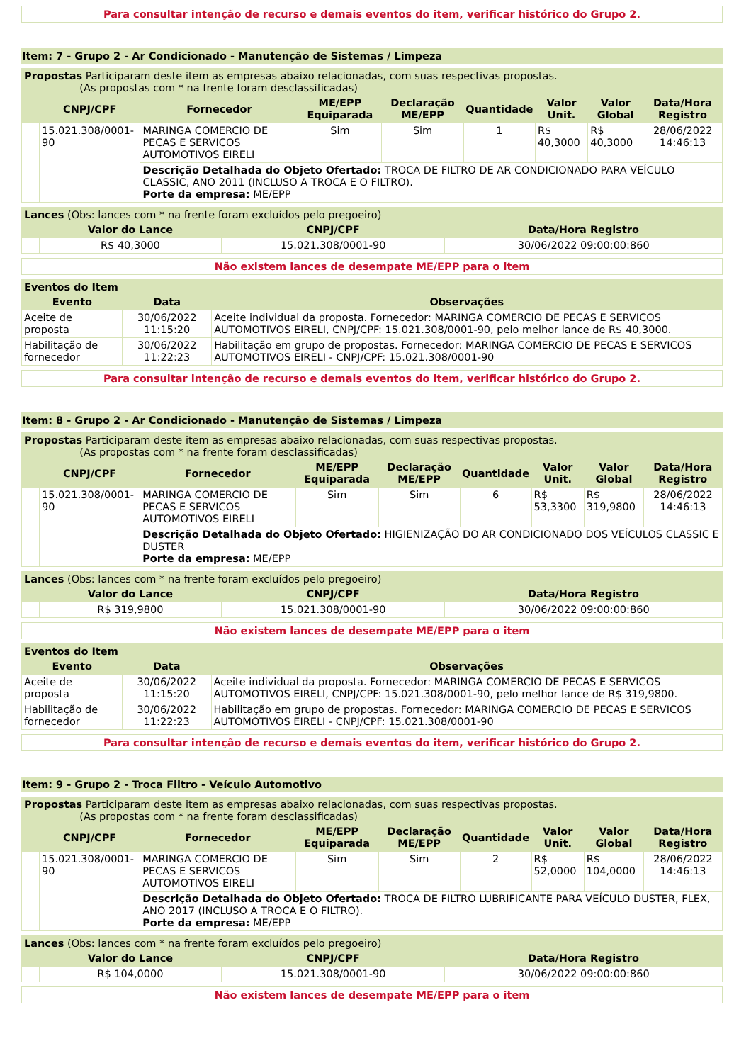Para consultar intenção de recurso e demais eventos do item, verificar histórico do Grupo 2.
Item: 7 - Grupo 2 - Ar Condicionado - Manutenção de Sistemas / Limpeza
| Propostas Participaram deste item as empresas abaixo relacionadas, com suas respectivas propostas. (As propostas com * na frente foram desclassificadas) | | | | | | | | |
| | CNPJ/CPF | Fornecedor | ME/EPP Equiparada | Declaração ME/EPP | Quantidade | Valor Unit. | Valor Global | Data/Hora Registro |
| | 15.021.308/0001-90 | MARINGA COMERCIO DE PECAS E SERVICOS AUTOMOTIVOS EIRELI | Sim | Sim | 1 | R$ 40,3000 | R$ 40,3000 | 28/06/2022 14:46:13 |
| | | Descrição Detalhada do Objeto Ofertado: TROCA DE FILTRO DE AR CONDICIONADO PARA VEÍCULO CLASSIC, ANO 2011 (INCLUSO A TROCA E O FILTRO). Porte da empresa: ME/EPP | | | | | | |
| Lances (Obs: lances com * na frente foram excluídos pelo pregoeiro) | | | |
| | Valor do Lance | CNPJ/CPF | Data/Hora Registro |
| | R$ 40,3000 | 15.021.308/0001-90 | 30/06/2022 09:00:00:860 |
Não existem lances de desempate ME/EPP para o item
| Eventos do Item | | |
| Evento | Data | Observações |
| Aceite de proposta | 30/06/2022 11:15:20 | Aceite individual da proposta. Fornecedor: MARINGA COMERCIO DE PECAS E SERVICOS AUTOMOTIVOS EIRELI, CNPJ/CPF: 15.021.308/0001-90, pelo melhor lance de R$ 40,3000. |
| Habilitação de fornecedor | 30/06/2022 11:22:23 | Habilitação em grupo de propostas. Fornecedor: MARINGA COMERCIO DE PECAS E SERVICOS AUTOMOTIVOS EIRELI - CNPJ/CPF: 15.021.308/0001-90 |
Para consultar intenção de recurso e demais eventos do item, verificar histórico do Grupo 2.
Item: 8 - Grupo 2 - Ar Condicionado - Manutenção de Sistemas / Limpeza
| Propostas Participaram deste item as empresas abaixo relacionadas, com suas respectivas propostas. (As propostas com * na frente foram desclassificadas) | | | | | | | | |
| | CNPJ/CPF | Fornecedor | ME/EPP Equiparada | Declaração ME/EPP | Quantidade | Valor Unit. | Valor Global | Data/Hora Registro |
| | 15.021.308/0001-90 | MARINGA COMERCIO DE PECAS E SERVICOS AUTOMOTIVOS EIRELI | Sim | Sim | 6 | R$ 53,3300 | R$ 319,9800 | 28/06/2022 14:46:13 |
| | | Descrição Detalhada do Objeto Ofertado: HIGIENIZAÇÃO DO AR CONDICIONADO DOS VEÍCULOS CLASSIC E DUSTER Porte da empresa: ME/EPP | | | | | | |
| Lances (Obs: lances com * na frente foram excluídos pelo pregoeiro) | | | |
| | Valor do Lance | CNPJ/CPF | Data/Hora Registro |
| | R$ 319,9800 | 15.021.308/0001-90 | 30/06/2022 09:00:00:860 |
Não existem lances de desempate ME/EPP para o item
| Eventos do Item | | |
| Evento | Data | Observações |
| Aceite de proposta | 30/06/2022 11:15:20 | Aceite individual da proposta. Fornecedor: MARINGA COMERCIO DE PECAS E SERVICOS AUTOMOTIVOS EIRELI, CNPJ/CPF: 15.021.308/0001-90, pelo melhor lance de R$ 319,9800. |
| Habilitação de fornecedor | 30/06/2022 11:22:23 | Habilitação em grupo de propostas. Fornecedor: MARINGA COMERCIO DE PECAS E SERVICOS AUTOMOTIVOS EIRELI - CNPJ/CPF: 15.021.308/0001-90 |
Para consultar intenção de recurso e demais eventos do item, verificar histórico do Grupo 2.
Item: 9 - Grupo 2 - Troca Filtro - Veículo Automotivo
| Propostas Participaram deste item as empresas abaixo relacionadas, com suas respectivas propostas. (As propostas com * na frente foram desclassificadas) | | | | | | | | |
| | CNPJ/CPF | Fornecedor | ME/EPP Equiparada | Declaração ME/EPP | Quantidade | Valor Unit. | Valor Global | Data/Hora Registro |
| | 15.021.308/0001-90 | MARINGA COMERCIO DE PECAS E SERVICOS AUTOMOTIVOS EIRELI | Sim | Sim | 2 | R$ 52,0000 | R$ 104,0000 | 28/06/2022 14:46:13 |
| | | Descrição Detalhada do Objeto Ofertado: TROCA DE FILTRO LUBRIFICANTE PARA VEÍCULO DUSTER, FLEX, ANO 2017 (INCLUSO A TROCA E O FILTRO). Porte da empresa: ME/EPP | | | | | | |
| Lances (Obs: lances com * na frente foram excluídos pelo pregoeiro) | | | |
| | Valor do Lance | CNPJ/CPF | Data/Hora Registro |
| | R$ 104,0000 | 15.021.308/0001-90 | 30/06/2022 09:00:00:860 |
Não existem lances de desempate ME/EPP para o item